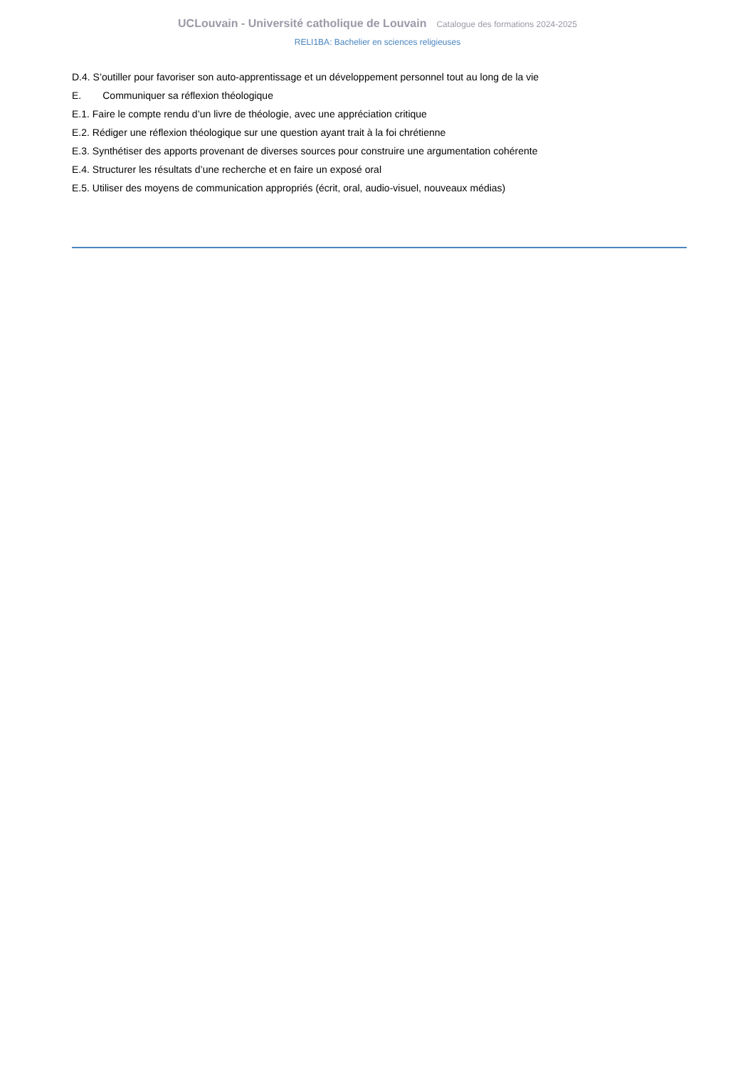UCLouvain - Université catholique de Louvain Catalogue des formations 2024-2025
RELI1BA: Bachelier en sciences religieuses
D.4. S’outiller pour favoriser son auto-apprentissage et un développement personnel tout au long de la vie
E. Communiquer sa réflexion théologique
E.1. Faire le compte rendu d’un livre de théologie, avec une appréciation critique
E.2. Rédiger une réflexion théologique sur une question ayant trait à la foi chrétienne
E.3. Synthétiser des apports provenant de diverses sources pour construire une argumentation cohérente
E.4. Structurer les résultats d’une recherche et en faire un exposé oral
E.5. Utiliser des moyens de communication appropriés (écrit, oral, audio-visuel, nouveaux médias)